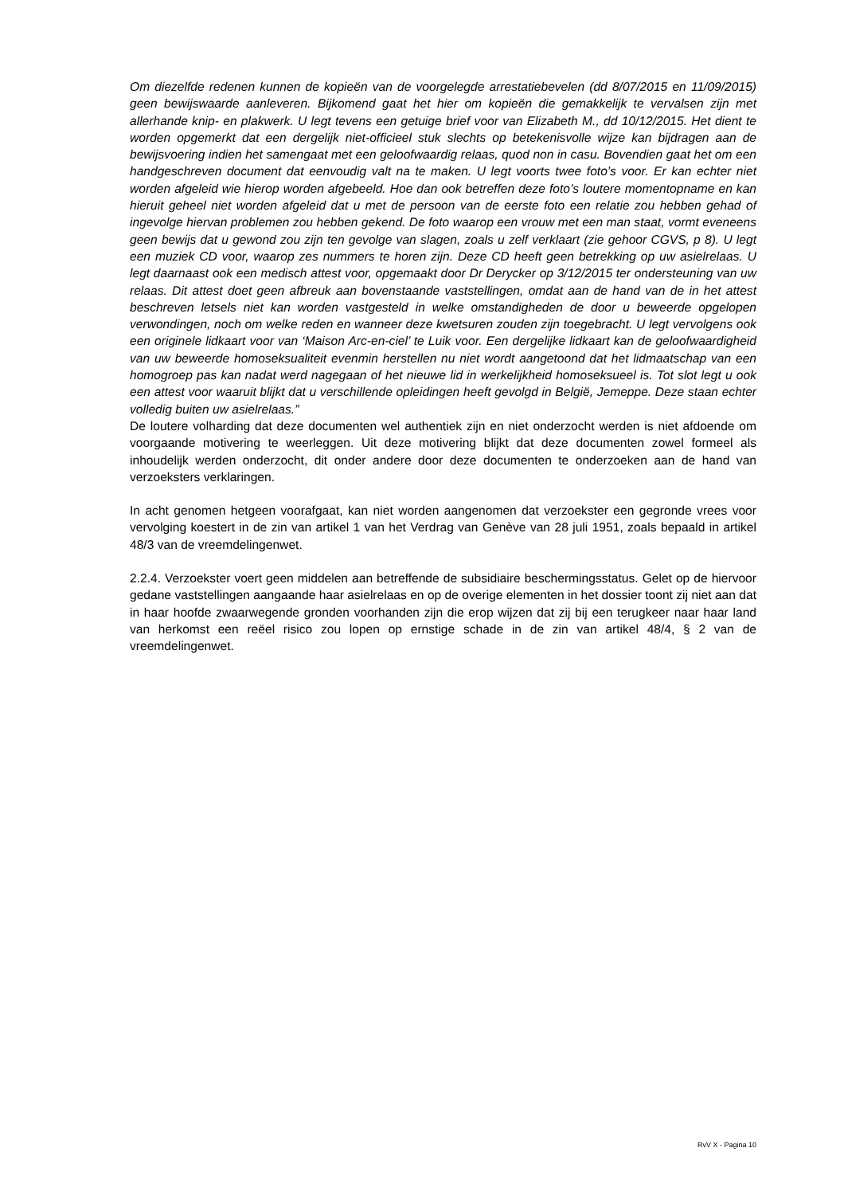Om diezelfde redenen kunnen de kopieën van de voorgelegde arrestatiebevelen (dd 8/07/2015 en 11/09/2015) geen bewijswaarde aanleveren. Bijkomend gaat het hier om kopieën die gemakkelijk te vervalsen zijn met allerhande knip- en plakwerk. U legt tevens een getuige brief voor van Elizabeth M., dd 10/12/2015. Het dient te worden opgemerkt dat een dergelijk niet-officieel stuk slechts op betekenisvolle wijze kan bijdragen aan de bewijsvoering indien het samengaat met een geloofwaardig relaas, quod non in casu. Bovendien gaat het om een handgeschreven document dat eenvoudig valt na te maken. U legt voorts twee foto’s voor. Er kan echter niet worden afgeleid wie hierop worden afgebeeld. Hoe dan ook betreffen deze foto’s loutere momentopname en kan hieruit geheel niet worden afgeleid dat u met de persoon van de eerste foto een relatie zou hebben gehad of ingevolge hiervan problemen zou hebben gekend. De foto waarop een vrouw met een man staat, vormt eveneens geen bewijs dat u gewond zou zijn ten gevolge van slagen, zoals u zelf verklaart (zie gehoor CGVS, p 8). U legt een muziek CD voor, waarop zes nummers te horen zijn. Deze CD heeft geen betrekking op uw asielrelaas. U legt daarnaast ook een medisch attest voor, opgemaakt door Dr Derycker op 3/12/2015 ter ondersteuning van uw relaas. Dit attest doet geen afbreuk aan bovenstaande vaststellingen, omdat aan de hand van de in het attest beschreven letsels niet kan worden vastgesteld in welke omstandigheden de door u beweerde opgelopen verwondingen, noch om welke reden en wanneer deze kwetsuren zouden zijn toegebracht. U legt vervolgens ook een originele lidkaart voor van ‘Maison Arc-en-ciel’ te Luik voor. Een dergelijke lidkaart kan de geloofwaardigheid van uw beweerde homoseksualiteit evenmin herstellen nu niet wordt aangetoond dat het lidmaatschap van een homogroep pas kan nadat werd nagegaan of het nieuwe lid in werkelijkheid homoseksueel is. Tot slot legt u ook een attest voor waaruit blijkt dat u verschillende opleidingen heeft gevolgd in België, Jemeppe. Deze staan echter volledig buiten uw asielrelaas.”
De loutere volharding dat deze documenten wel authentiek zijn en niet onderzocht werden is niet afdoende om voorgaande motivering te weerleggen. Uit deze motivering blijkt dat deze documenten zowel formeel als inhoudelijk werden onderzocht, dit onder andere door deze documenten te onderzoeken aan de hand van verzoeksters verklaringen.
In acht genomen hetgeen voorafgaat, kan niet worden aangenomen dat verzoekster een gegronde vrees voor vervolging koestert in de zin van artikel 1 van het Verdrag van Genève van 28 juli 1951, zoals bepaald in artikel 48/3 van de vreemdelingenwet.
2.2.4. Verzoekster voert geen middelen aan betreffende de subsidiaire beschermingsstatus. Gelet op de hiervoor gedane vaststellingen aangaande haar asielrelaas en op de overige elementen in het dossier toont zij niet aan dat in haar hoofde zwaarwegende gronden voorhanden zijn die erop wijzen dat zij bij een terugkeer naar haar land van herkomst een reëel risico zou lopen op ernstige schade in de zin van artikel 48/4, § 2 van de vreemdelingenwet.
RvV X - Pagina 10